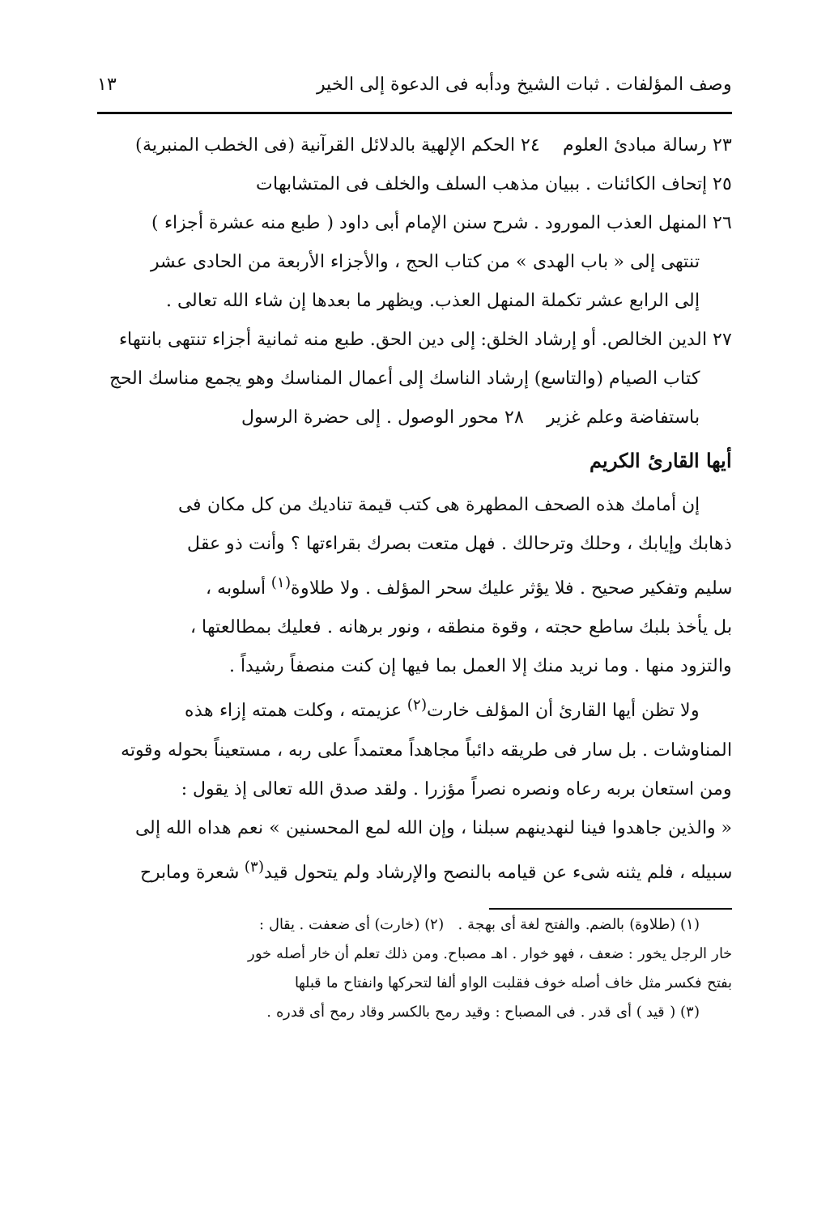وصف المؤلفات . ثبات الشيخ ودأبه فى الدعوة إلى الخير ١٣
٢٣ رسالة مبادئ العلوم ٢٤ الحكم الإلهية بالدلائل القرآنية (فى الخطب المنبرية)
٢٥ إتحاف الكائنات . ببيان مذهب السلف والخلف فى المتشابهات
٢٦ المنهل العذب المورود . شرح سنن الإمام أبى داود ( طبع منه عشرة أجزاء )
تنتهى إلى « باب الهدى » من كتاب الحج ، والأجزاء الأربعة من الحادى عشر
إلى الرابع عشر تكملة المنهل العذب. ويظهر ما بعدها إن شاء الله تعالى .
٢٧ الدين الخالص. أو إرشاد الخلق: إلى دين الحق. طبع منه ثمانية أجزاء تنتهى بانتهاء
كتاب الصيام (والتاسع) إرشاد الناسك إلى أعمال المناسك وهو يجمع مناسك الحج
باستفاضة وعلم غزير ٢٨ محور الوصول . إلى حضرة الرسول
أيها القارئ الكريم
إن أمامك هذه الصحف المطهرة هى كتب قيمة تناديك من كل مكان فى
ذهابك وإيابك ، وحلك وترحالك . فهل متعت بصرك بقراءتها ؟ وأنت ذو عقل
سليم وتفكير صحيح . فلا يؤثر عليك سحر المؤلف . ولا طلاوة<sup>(١)</sup> أسلوبه ،
بل يأخذ بلبك ساطع حجته ، وقوة منطقه ، ونور برهانه . فعليك بمطالعتها ،
والتزود منها . وما نريد منك إلا العمل بما فيها إن كنت منصفاً رشيداً .
ولا تظن أيها القارئ أن المؤلف خارت<sup>(٢)</sup> عزيمته ، وكلت همته إزاء هذه
المناوشات . بل سار فى طريقه دائباً مجاهداً معتمداً على ربه ، مستعيناً بحوله وقوته
ومن استعان بربه رعاه ونصره نصراً مؤزرا . ولقد صدق الله تعالى إذ يقول :
« والذين جاهدوا فينا لنهدينهم سبلنا ، وإن الله لمع المحسنين » نعم هداه الله إلى
سبيله ، فلم يثنه شىء عن قيامه بالنصح والإرشاد ولم يتحول قيد<sup>(٣)</sup> شعرة ومابرح
(١) (طلاوة) بالضم. والفتح لغة أى بهجة . (٢) (خارت) أى ضعفت . يقال :
خار الرجل يخور : ضعف ، فهو خوار . اهـ مصباح. ومن ذلك تعلم أن خار أصله خور
بفتح فكسر مثل خاف أصله خوف فقلبت الواو ألفا لتحركها وانفتاح ما قبلها
(٣) ( قيد ) أى قدر . فى المصباح : وقيد رمح بالكسر وقاد رمح أى قدره .